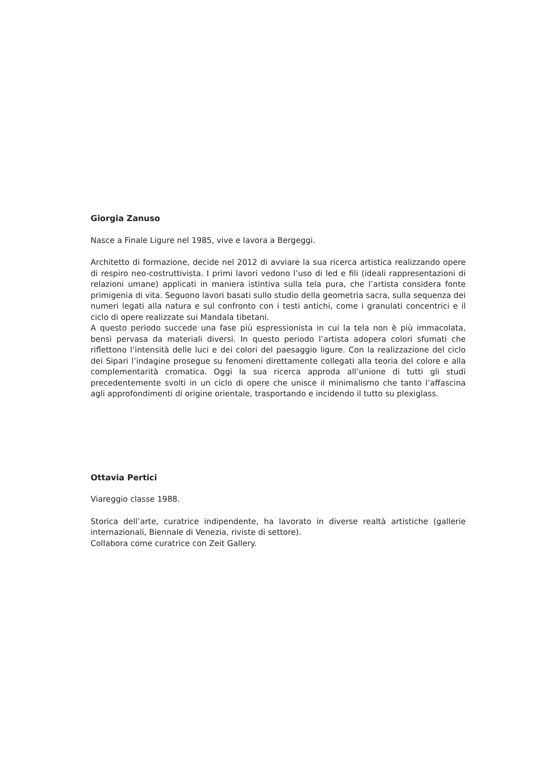Giorgia Zanuso
Nasce a Finale Ligure nel 1985, vive e lavora a Bergeggi.
Architetto di formazione, decide nel 2012 di avviare la sua ricerca artistica realizzando opere di respiro neo-costruttivista. I primi lavori vedono l’uso di led e fili (ideali rappresentazioni di relazioni umane) applicati in maniera istintiva sulla tela pura, che l’artista considera fonte primigenia di vita. Seguono lavori basati sullo studio della geometria sacra, sulla sequenza dei numeri legati alla natura e sul confronto con i testi antichi, come i granulati concentrici e il ciclo di opere realizzate sui Mandala tibetani.
A questo periodo succede una fase più espressionista in cui la tela non è più immacolata, bensì pervasa da materiali diversi. In questo periodo l’artista adopera colori sfumati che riflettono l’intensità delle luci e dei colori del paesaggio ligure. Con la realizzazione del ciclo dei Sipari l’indagine prosegue su fenomeni direttamente collegati alla teoria del colore e alla complementarità cromatica. Oggi la sua ricerca approda all’unione di tutti gli studi precedentemente svolti in un ciclo di opere che unisce il minimalismo che tanto l’affascina agli approfondimenti di origine orientale, trasportando e incidendo il tutto su plexiglass.
Ottavia Pertici
Viareggio classe 1988.
Storica dell’arte, curatrice indipendente, ha lavorato in diverse realtà artistiche (gallerie internazionali, Biennale di Venezia, riviste di settore).
Collabora come curatrice con Zeit Gallery.